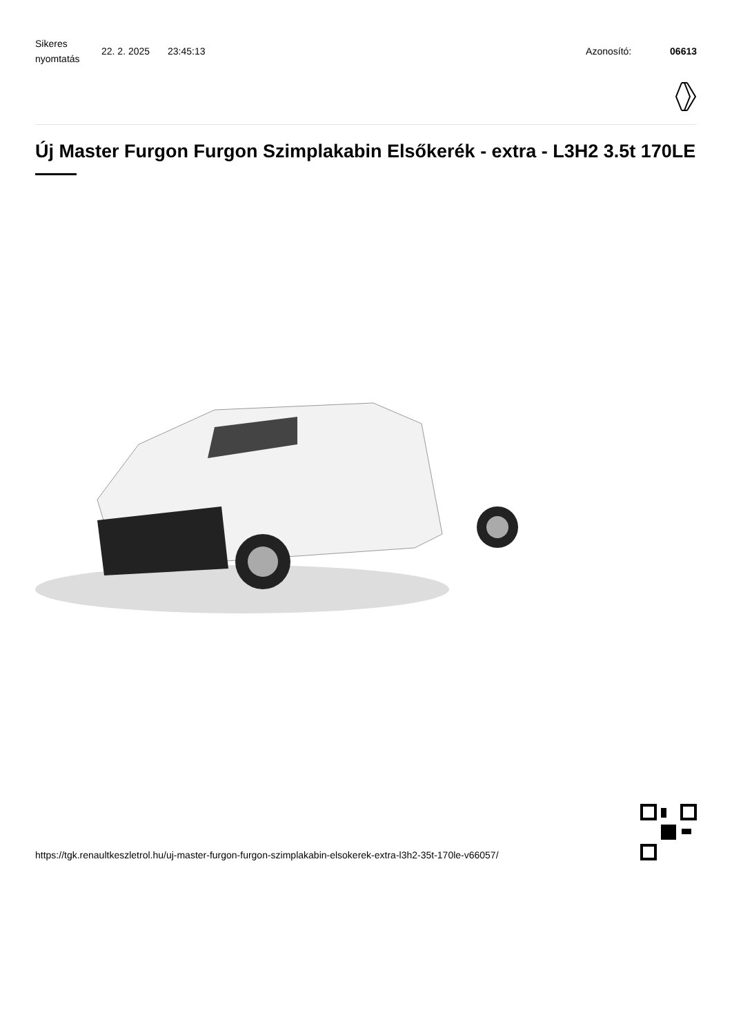Sikeres nyomtatás
22. 2. 2025 23:45:13 Azonosító: 06613
Új Master Furgon Furgon Szimplakabin Elsőkerék - extra - L3H2 3.5t 170LE
https://tgk.renaultkeszletrol.hu/uj-master-furgon-furgon-szimplakabin-elsokerek-extra-l3h2-35t-170le-v66057/